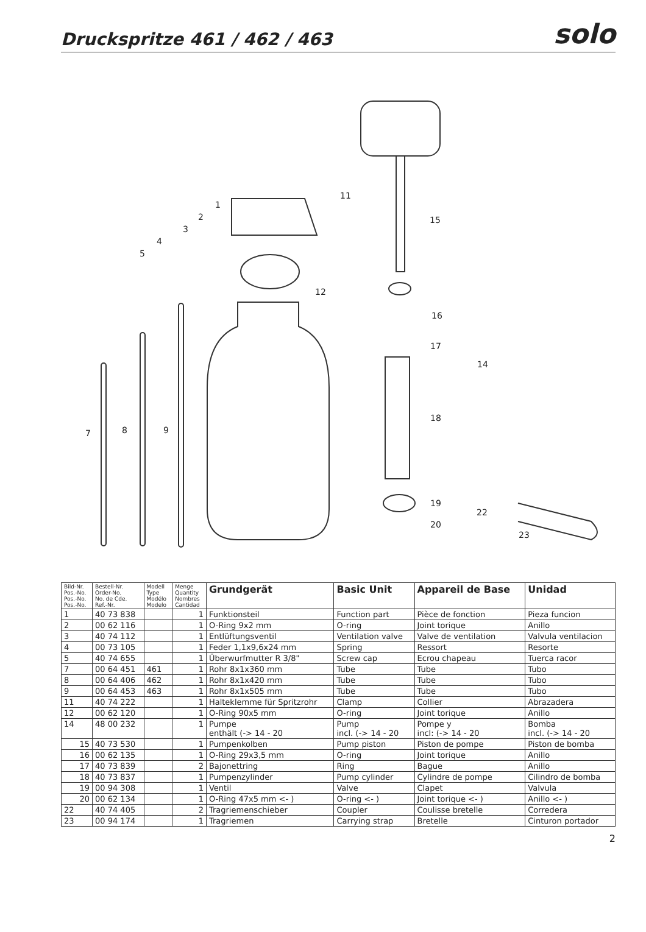Druckspritze 461 / 462 / 463
solo
7
8
9
1
2
3
4
5
11
12
14
15
16
17
18
19
20
22
23
| Bild-Nr. Pos.-No. Pos.-No. Pos.-No. | Bestell-Nr. Order-No. No. de Cde. Ref.-Nr. | Modell Type Modélo Modelo | Menge Quantity Nombres Cantidad | Grundgerät | Basic Unit | Appareil de Base | Unidad |
| --- | --- | --- | --- | --- | --- | --- | --- |
| 1 | 40 73 838 | | 1 | Funktionsteil | Function part | Pièce de fonction | Pieza funcion |
| 2 | 00 62 116 | | 1 | O-Ring 9x2 mm | O-ring | Joint torique | Anillo |
| 3 | 40 74 112 | | 1 | Entlüftungsventil | Ventilation valve | Valve de ventilation | Valvula ventilacion |
| 4 | 00 73 105 | | 1 | Feder 1,1x9,6x24 mm | Spring | Ressort | Resorte |
| 5 | 40 74 655 | | 1 | Überwurfmutter R 3/8" | Screw cap | Ecrou chapeau | Tuerca racor |
| 7 | 00 64 451 | 461 | 1 | Rohr 8x1x360 mm | Tube | Tube | Tubo |
| 8 | 00 64 406 | 462 | 1 | Rohr 8x1x420 mm | Tube | Tube | Tubo |
| 9 | 00 64 453 | 463 | 1 | Rohr 8x1x505 mm | Tube | Tube | Tubo |
| 11 | 40 74 222 | | 1 | Halteklemme für Spritzrohr | Clamp | Collier | Abrazadera |
| 12 | 00 62 120 | | 1 | O-Ring 90x5 mm | O-ring | Joint torique | Anillo |
| 14 | 48 00 232 | | 1 | Pumpe enthält (-> 14 - 20 | Pump incl. (-> 14 - 20 | Pompe y incl: (-> 14 - 20 | Bomba incl. (-> 14 - 20 |
| 15 | 40 73 530 | | 1 | Pumpenkolben | Pump piston | Piston de pompe | Piston de bomba |
| 16 | 00 62 135 | | 1 | O-Ring 29x3,5 mm | O-ring | Joint torique | Anillo |
| 17 | 40 73 839 | | 2 | Bajonettring | Ring | Bague | Anillo |
| 18 | 40 73 837 | | 1 | Pumpenzylinder | Pump cylinder | Cylindre de pompe | Cilindro de bomba |
| 19 | 00 94 308 | | 1 | Ventil | Valve | Clapet | Valvula |
| 20 | 00 62 134 | | 1 | O-Ring 47x5 mm <- ) | O-ring <- ) | Joint torique <- ) | Anillo <- ) |
| 22 | 40 74 405 | | 2 | Tragriemenschieber | Coupler | Coulisse bretelle | Corredera |
| 23 | 00 94 174 | | 1 | Tragriemen | Carrying strap | Bretelle | Cinturon portador |
2